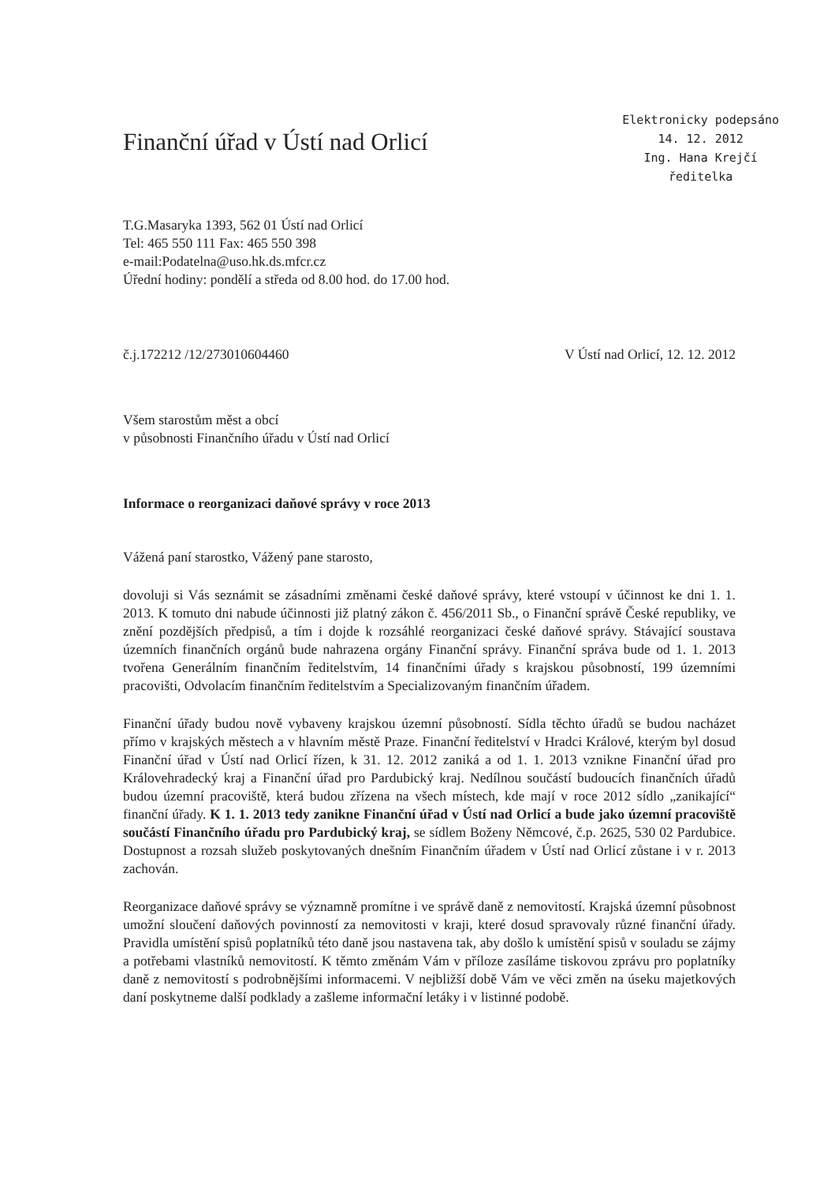Finanční úřad v Ústí nad Orlicí
Elektronicky podepsáno
14. 12. 2012
Ing. Hana Krejčí
ředitelka
T.G.Masaryka 1393, 562 01 Ústí nad Orlicí
Tel: 465 550 111 Fax: 465 550 398
e-mail:Podatelna@uso.hk.ds.mfcr.cz
Úřední hodiny: pondělí a středa od 8.00 hod. do 17.00 hod.
č.j.172212 /12/273010604460 V Ústí nad Orlicí, 12. 12. 2012
Všem starostům měst a obcí
v působnosti Finančního úřadu v Ústí nad Orlicí
Informace o reorganizaci daňové správy v roce 2013
Vážená paní starostko, Vážený pane starosto,
dovoluji si Vás seznámit se zásadními změnami české daňové správy, které vstoupí v účinnost ke dni 1. 1. 2013. K tomuto dni nabude účinnosti již platný zákon č. 456/2011 Sb., o Finanční správě České republiky, ve znění pozdějších předpisů, a tím i dojde k rozsáhlé reorganizaci české daňové správy. Stávající soustava územních finančních orgánů bude nahrazena orgány Finanční správy. Finanční správa bude od 1. 1. 2013 tvořena Generálním finančním ředitelstvím, 14 finančními úřady s krajskou působností, 199 územními pracovišti, Odvolacím finančním ředitelstvím a Specializovaným finančním úřadem.
Finanční úřady budou nově vybaveny krajskou územní působností. Sídla těchto úřadů se budou nacházet přímo v krajských městech a v hlavním městě Praze. Finanční ředitelství v Hradci Králové, kterým byl dosud Finanční úřad v Ústí nad Orlicí řízen, k 31. 12. 2012 zaniká a od 1. 1. 2013 vznikne Finanční úřad pro Královehradecký kraj a Finanční úřad pro Pardubický kraj. Nedílnou součástí budoucích finančních úřadů budou územní pracoviště, která budou zřízena na všech místech, kde mají v roce 2012 sídlo „zanikající“ finanční úřady. K 1. 1. 2013 tedy zanikne Finanční úřad v Ústí nad Orlicí a bude jako územní pracoviště součástí Finančního úřadu pro Pardubický kraj, se sídlem Boženy Němcové, č.p. 2625, 530 02 Pardubice. Dostupnost a rozsah služeb poskytovaných dnešním Finančním úřadem v Ústí nad Orlicí zůstane i v r. 2013 zachován.
Reorganizace daňové správy se významně promítne i ve správě daně z nemovitostí. Krajská územní působnost umožní sloučení daňových povinností za nemovitosti v kraji, které dosud spravovaly různé finanční úřady. Pravidla umístění spisů poplatníků této daně jsou nastavena tak, aby došlo k umístění spisů v souladu se zájmy a potřebami vlastníků nemovitostí. K těmto změnám Vám v příloze zasíláme tiskovou zprávu pro poplatníky daně z nemovitostí s podrobnějšími informacemi. V nejbližší době Vám ve věci změn na úseku majetkových daní poskytneme další podklady a zašleme informační letáky i v listinné podobě.